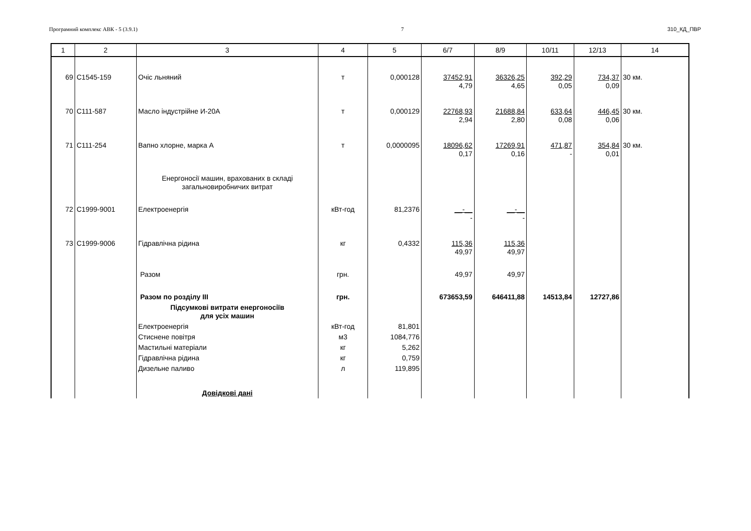Програмний комплекс АВК - 5 (3.9.1) 7 310_КД_ПВР
| 1 | 2 | 3 | 4 | 5 | 6/7 | 8/9 | 10/11 | 12/13 | 14 |
| --- | --- | --- | --- | --- | --- | --- | --- | --- | --- |
| 69 | С1545-159 | Очіс льняний | т | 0,000128 | 37452,91 4,79 | 36326,25 4,65 | 392,29 0,05 | 734,37 0,09 | 30 км. |
| 70 | С111-587 | Масло індустрійне И-20А | т | 0,000129 | 22768,93 2,94 | 21688,84 2,80 | 633,64 0,08 | 446,45 0,06 | 30 км. |
| 71 | С111-254 | Вапно хлорне, марка А | т | 0,0000095 | 18096,62 0,17 | 17269,91 0,16 | 471,87 - | 354,84 0,01 | 30 км. |
| | | Енергоносії машин, врахованих в складі загальновиробничих витрат | | | | | | | |
| 72 | С1999-9001 | Електроенергія | кВт-год | 81,2376 | __-__ - | __-__ - | | | |
| 73 | С1999-9006 | Гідравлічна рідина | кг | 0,4332 | 115,36 49,97 | 115,36 49,97 | | | |
| | | Разом | грн. | | 49,97 | 49,97 | | | |
| | | Разом по розділу III | грн. | | 673653,59 | 646411,88 | 14513,84 | 12727,86 | |
| | | Підсумкові витрати енергоносіїв для усіх машин | | | | | | | |
| | | Електроенергія | кВт-год | 81,801 | | | | | |
| | | Стиснене повітря | м3 | 1084,776 | | | | | |
| | | Мастильні матеріали | кг | 5,262 | | | | | |
| | | Гідравлічна рідина | кг | 0,759 | | | | | |
| | | Дизельне паливо | л | 119,895 | | | | | |
| | | Довідкові дані | | | | | | | |